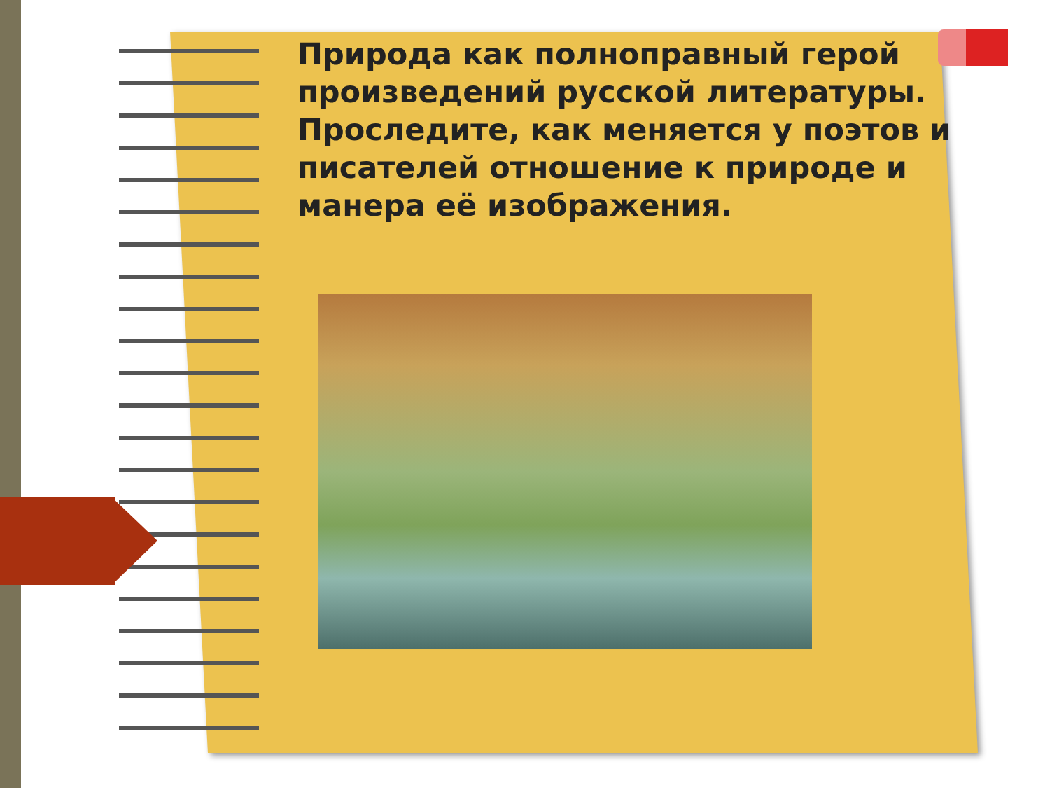Природа как полноправный герой произведений русской литературы. Проследите, как меняется у поэтов и писателей отношение к природе и манера её изображения.